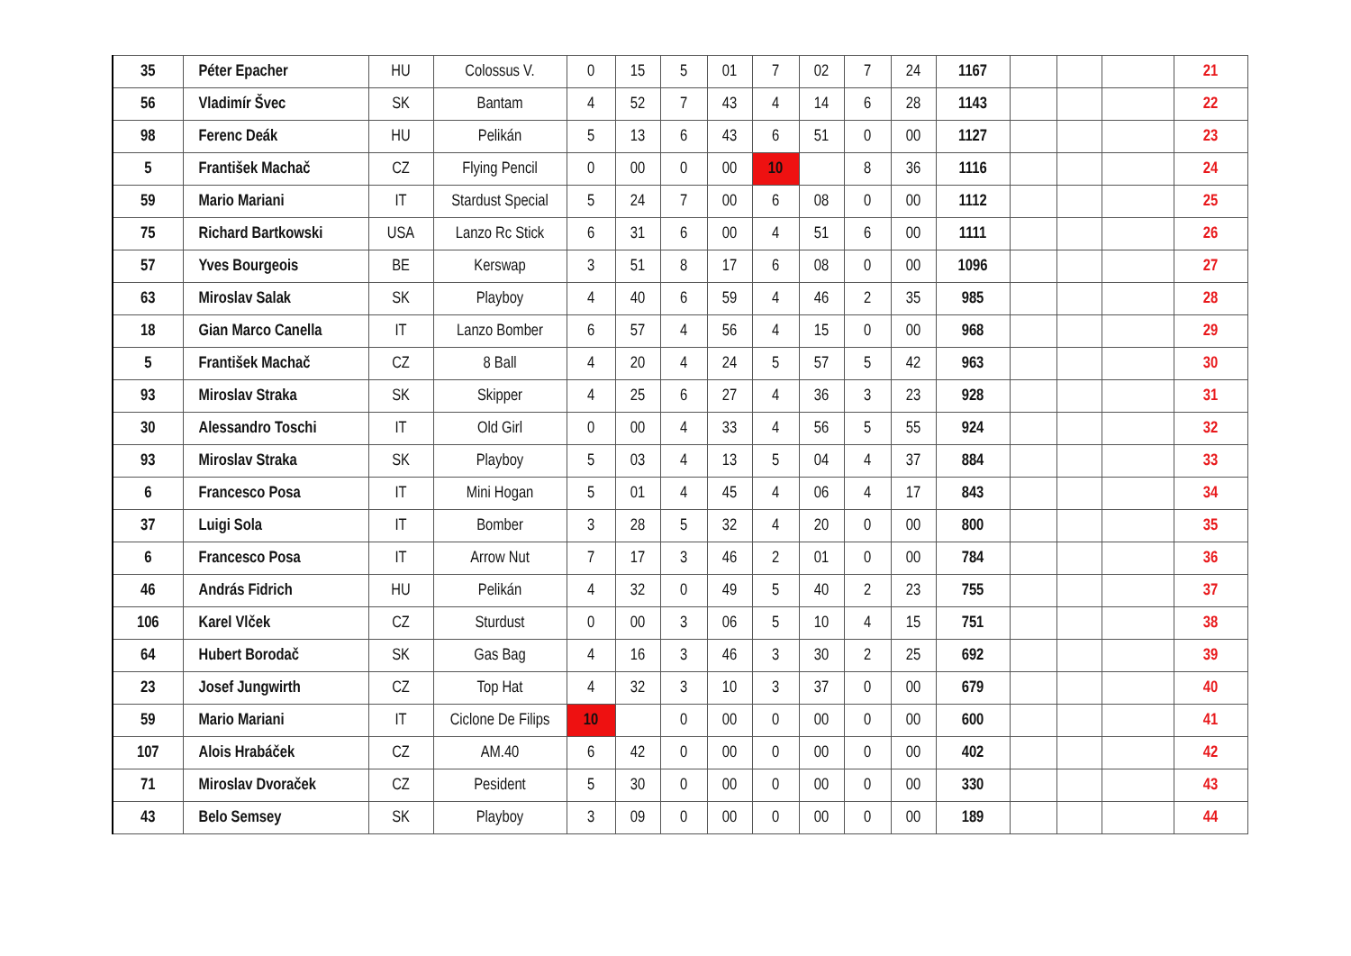| 35 | Péter Epacher | HU | Colossus V. | 0 | 15 | 5 | 01 | 7 | 02 | 7 | 24 | 1167 | | | | 21 |
| 56 | Vladimír Švec | SK | Bantam | 4 | 52 | 7 | 43 | 4 | 14 | 6 | 28 | 1143 | | | | 22 |
| 98 | Ferenc Deák | HU | Pelikán | 5 | 13 | 6 | 43 | 6 | 51 | 0 | 00 | 1127 | | | | 23 |
| 5 | František Machač | CZ | Flying Pencil | 0 | 00 | 0 | 00 | 10 | | 8 | 36 | 1116 | | | | 24 |
| 59 | Mario Mariani | IT | Stardust Special | 5 | 24 | 7 | 00 | 6 | 08 | 0 | 00 | 1112 | | | | 25 |
| 75 | Richard Bartkowski | USA | Lanzo Rc Stick | 6 | 31 | 6 | 00 | 4 | 51 | 6 | 00 | 1111 | | | | 26 |
| 57 | Yves Bourgeois | BE | Kerswap | 3 | 51 | 8 | 17 | 6 | 08 | 0 | 00 | 1096 | | | | 27 |
| 63 | Miroslav Salak | SK | Playboy | 4 | 40 | 6 | 59 | 4 | 46 | 2 | 35 | 985 | | | | 28 |
| 18 | Gian Marco Canella | IT | Lanzo Bomber | 6 | 57 | 4 | 56 | 4 | 15 | 0 | 00 | 968 | | | | 29 |
| 5 | František Machač | CZ | 8 Ball | 4 | 20 | 4 | 24 | 5 | 57 | 5 | 42 | 963 | | | | 30 |
| 93 | Miroslav Straka | SK | Skipper | 4 | 25 | 6 | 27 | 4 | 36 | 3 | 23 | 928 | | | | 31 |
| 30 | Alessandro Toschi | IT | Old Girl | 0 | 00 | 4 | 33 | 4 | 56 | 5 | 55 | 924 | | | | 32 |
| 93 | Miroslav Straka | SK | Playboy | 5 | 03 | 4 | 13 | 5 | 04 | 4 | 37 | 884 | | | | 33 |
| 6 | Francesco Posa | IT | Mini Hogan | 5 | 01 | 4 | 45 | 4 | 06 | 4 | 17 | 843 | | | | 34 |
| 37 | Luigi Sola | IT | Bomber | 3 | 28 | 5 | 32 | 4 | 20 | 0 | 00 | 800 | | | | 35 |
| 6 | Francesco Posa | IT | Arrow Nut | 7 | 17 | 3 | 46 | 2 | 01 | 0 | 00 | 784 | | | | 36 |
| 46 | András Fidrich | HU | Pelikán | 4 | 32 | 0 | 49 | 5 | 40 | 2 | 23 | 755 | | | | 37 |
| 106 | Karel Vlček | CZ | Sturdust | 0 | 00 | 3 | 06 | 5 | 10 | 4 | 15 | 751 | | | | 38 |
| 64 | Hubert Borodač | SK | Gas Bag | 4 | 16 | 3 | 46 | 3 | 30 | 2 | 25 | 692 | | | | 39 |
| 23 | Josef Jungwirth | CZ | Top Hat | 4 | 32 | 3 | 10 | 3 | 37 | 0 | 00 | 679 | | | | 40 |
| 59 | Mario Mariani | IT | Ciclone De Filips | 10 | | 0 | 00 | 0 | 00 | 0 | 00 | 600 | | | | 41 |
| 107 | Alois Hrabáček | CZ | AM.40 | 6 | 42 | 0 | 00 | 0 | 00 | 0 | 00 | 402 | | | | 42 |
| 71 | Miroslav Dvoraček | CZ | Pesident | 5 | 30 | 0 | 00 | 0 | 00 | 0 | 00 | 330 | | | | 43 |
| 43 | Belo Semsey | SK | Playboy | 3 | 09 | 0 | 00 | 0 | 00 | 0 | 00 | 189 | | | | 44 |